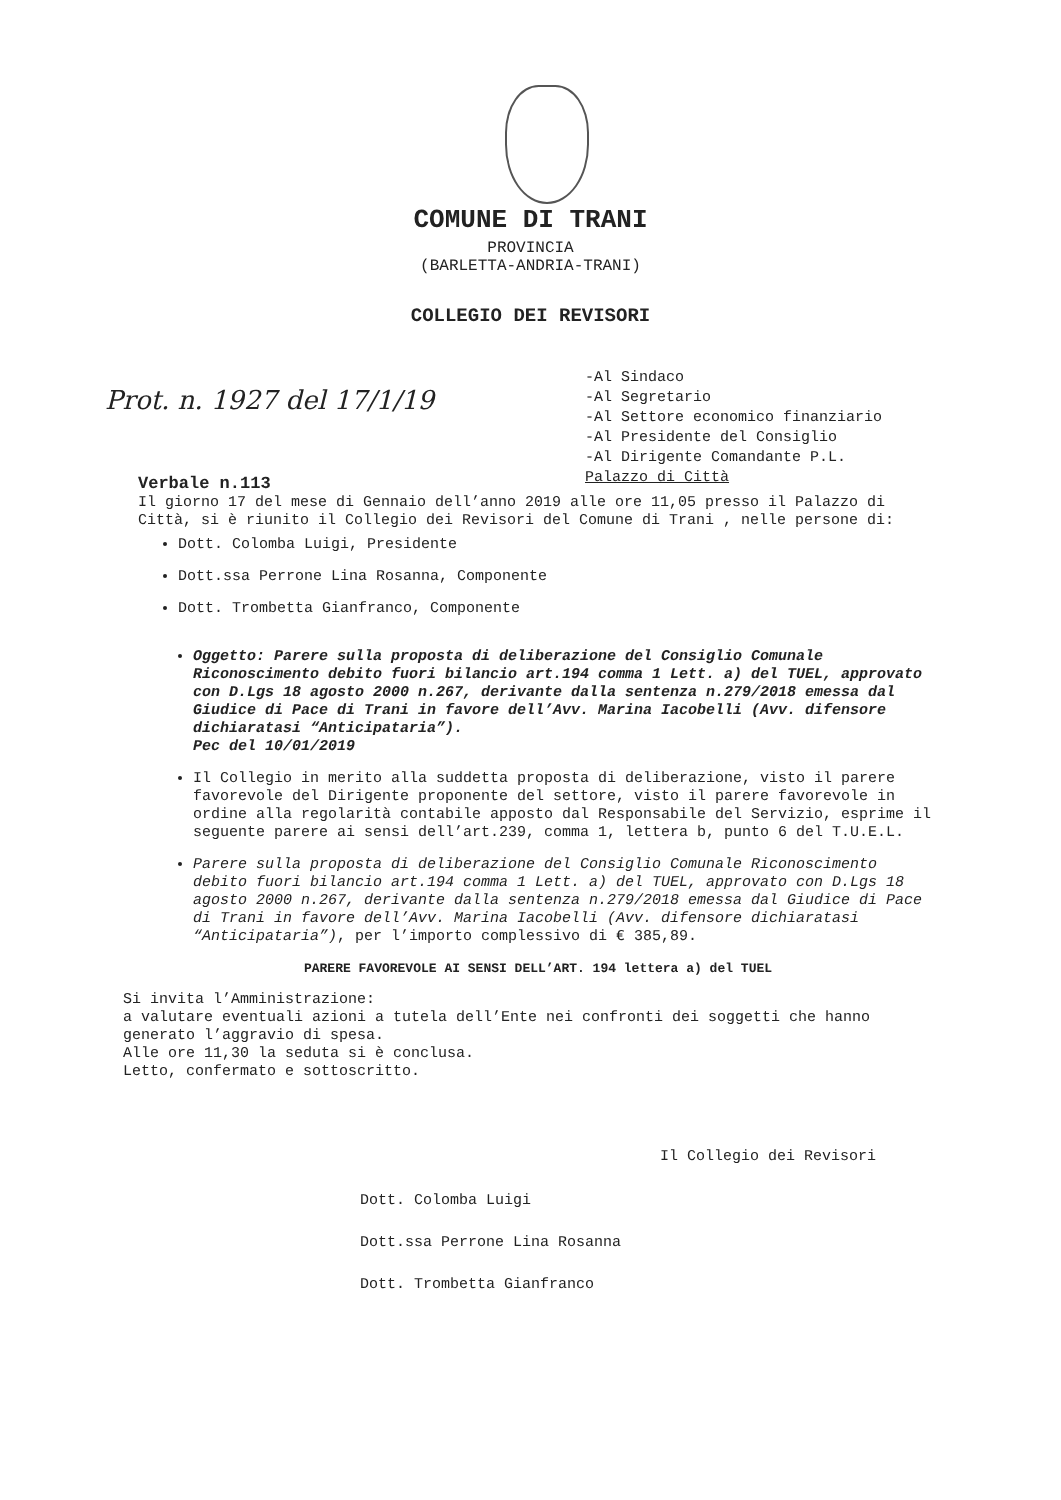COMUNE DI TRANI
PROVINCIA
(BARLETTA-ANDRIA-TRANI)
COLLEGIO DEI REVISORI
Prot. n. 1927 del 17/1/19
-Al Sindaco
-Al Segretario
-Al Settore economico finanziario
-Al Presidente del Consiglio
-Al Dirigente Comandante P.L.
Palazzo di Città
Verbale n.113
Il giorno 17 del mese di Gennaio dell’anno 2019 alle ore 11,05 presso il Palazzo di Città, si è riunito il Collegio dei Revisori del Comune di Trani , nelle persone di:
Dott. Colomba Luigi, Presidente
Dott.ssa Perrone Lina Rosanna, Componente
Dott. Trombetta Gianfranco, Componente
Oggetto: Parere sulla proposta di deliberazione del Consiglio Comunale Riconoscimento debito fuori bilancio art.194 comma 1 Lett. a) del TUEL, approvato con D.Lgs 18 agosto 2000 n.267, derivante dalla sentenza n.279/2018 emessa dal Giudice di Pace di Trani in favore dell’Avv. Marina Iacobelli (Avv. difensore dichiaratasi “Anticipataria”).
Pec del 10/01/2019
Il Collegio in merito alla suddetta proposta di deliberazione, visto il parere favorevole del Dirigente proponente del settore, visto il parere favorevole in ordine alla regolarità contabile apposto dal Responsabile del Servizio, esprime il seguente parere ai sensi dell’art.239, comma 1, lettera b, punto 6 del T.U.E.L.
Parere sulla proposta di deliberazione del Consiglio Comunale Riconoscimento debito fuori bilancio art.194 comma 1 Lett. a) del TUEL, approvato con D.Lgs 18 agosto 2000 n.267, derivante dalla sentenza n.279/2018 emessa dal Giudice di Pace di Trani in favore dell’Avv. Marina Iacobelli (Avv. difensore dichiaratasi “Anticipataria”), per l’importo complessivo di € 385,89.
PARERE FAVOREVOLE AI SENSI DELL’ART. 194 lettera a) del TUEL
Si invita l’Amministrazione:
a valutare eventuali azioni a tutela dell’Ente nei confronti dei soggetti che hanno generato l’aggravio di spesa.
Alle ore 11,30 la seduta si è conclusa.
Letto, confermato e sottoscritto.
Il Collegio dei Revisori
Dott. Colomba Luigi
Dott.ssa Perrone Lina Rosanna
Dott. Trombetta Gianfranco